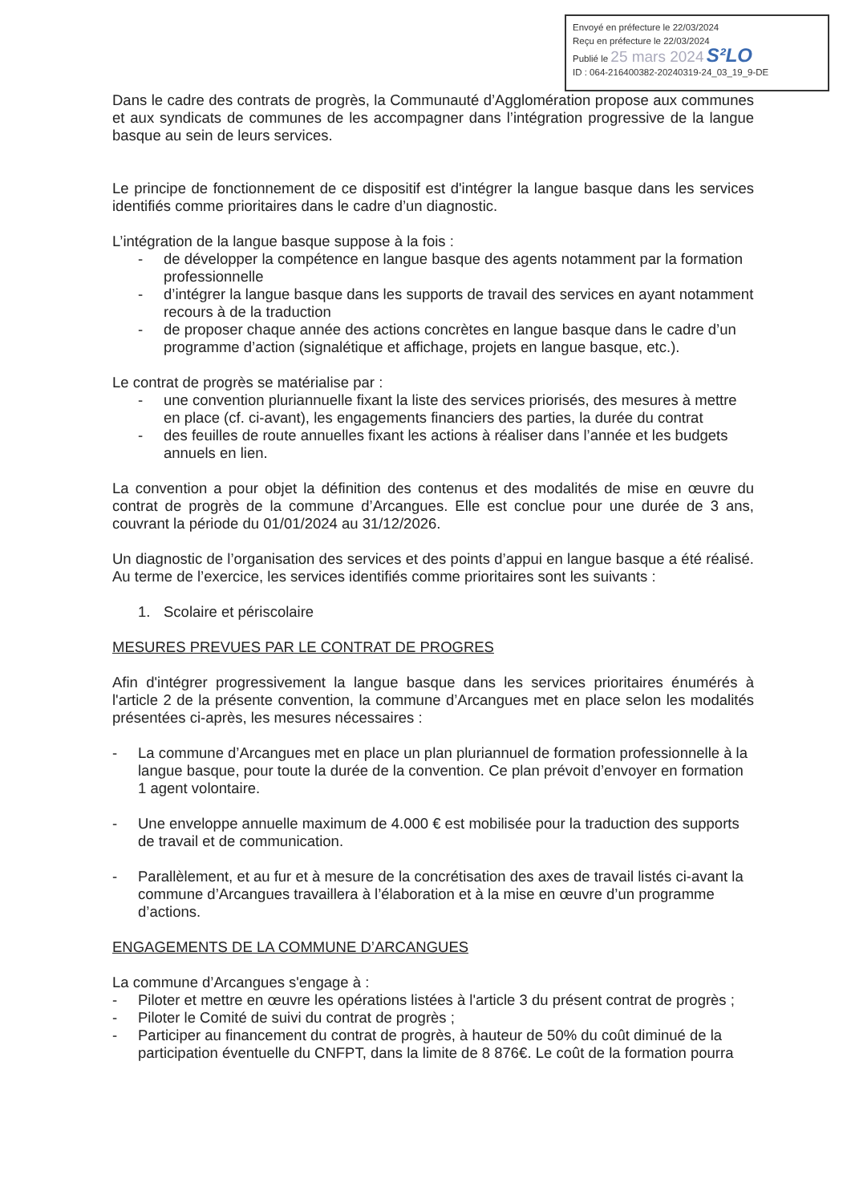Envoyé en préfecture le 22/03/2024
Reçu en préfecture le 22/03/2024
Publié le 25 mars 2024 S²LO
ID : 064-216400382-20240319-24_03_19_9-DE
Dans le cadre des contrats de progrès, la Communauté d’Agglomération propose aux communes et aux syndicats de communes de les accompagner dans l’intégration progressive de la langue basque au sein de leurs services.
Le principe de fonctionnement de ce dispositif est d'intégrer la langue basque dans les services identifiés comme prioritaires dans le cadre d’un diagnostic.
L’intégration de la langue basque suppose à la fois :
- de développer la compétence en langue basque des agents notamment par la formation professionnelle
- d’intégrer la langue basque dans les supports de travail des services en ayant notamment recours à de la traduction
- de proposer chaque année des actions concrètes en langue basque dans le cadre d’un programme d’action (signalétique et affichage, projets en langue basque, etc.).
Le contrat de progrès se matérialise par :
- une convention pluriannuelle fixant la liste des services priorisés, des mesures à mettre en place (cf. ci-avant), les engagements financiers des parties, la durée du contrat
- des feuilles de route annuelles fixant les actions à réaliser dans l’année et les budgets annuels en lien.
La convention a pour objet la définition des contenus et des modalités de mise en œuvre du contrat de progrès de la commune d’Arcangues. Elle est conclue pour une durée de 3 ans, couvrant la période du 01/01/2024 au 31/12/2026.
Un diagnostic de l’organisation des services et des points d’appui en langue basque a été réalisé. Au terme de l’exercice, les services identifiés comme prioritaires sont les suivants :
1. Scolaire et périscolaire
MESURES PREVUES PAR LE CONTRAT DE PROGRES
Afin d'intégrer progressivement la langue basque dans les services prioritaires énumérés à l'article 2 de la présente convention, la commune d’Arcangues met en place selon les modalités présentées ci-après, les mesures nécessaires :
- La commune d’Arcangues met en place un plan pluriannuel de formation professionnelle à la langue basque, pour toute la durée de la convention. Ce plan prévoit d’envoyer en formation 1 agent volontaire.
- Une enveloppe annuelle maximum de 4.000 € est mobilisée pour la traduction des supports de travail et de communication.
- Parallèlement, et au fur et à mesure de la concrétisation des axes de travail listés ci-avant la commune d’Arcangues travaillera à l’élaboration et à la mise en œuvre d’un programme d’actions.
ENGAGEMENTS DE LA COMMUNE D’ARCANGUES
La commune d’Arcangues s'engage à :
- Piloter et mettre en œuvre les opérations listées à l'article 3 du présent contrat de progrès ;
- Piloter le Comité de suivi du contrat de progrès ;
- Participer au financement du contrat de progrès, à hauteur de 50% du coût diminué de la participation éventuelle du CNFPT, dans la limite de 8 876€. Le coût de la formation pourra